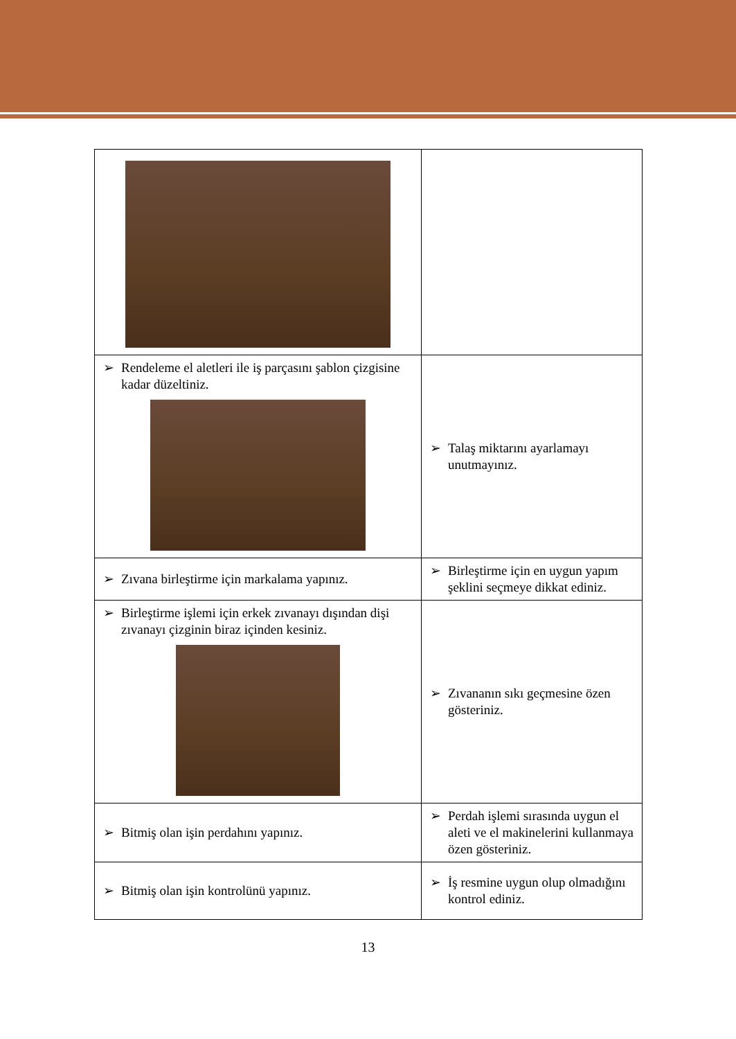| ➢ Rendeleme el aletleri ile iş parçasını şablon çizgisine kadar düzeltiniz. | ➢ Talaş miktarını ayarlamayı unutmayınız. |
| ➢ Zıvana birleştirme için markalama yapınız. | ➢ Birleştirme için en uygun yapım şeklini seçmeye dikkat ediniz. |
| ➢ Birleştirme işlemi için erkek zıvanayı dışından dişi zıvanayı çizginin biraz içinden kesiniz. | ➢ Zıvananın sıkı geçmesine özen gösteriniz. |
| ➢ Bitmiş olan işin perdahını yapınız. | ➢ Perdah işlemi sırasında uygun el aleti ve el makinelerini kullanmaya özen gösteriniz. |
| ➢ Bitmiş olan işin kontrolünü yapınız. | ➢ İş resmine uygun olup olmadığını kontrol ediniz. |
13